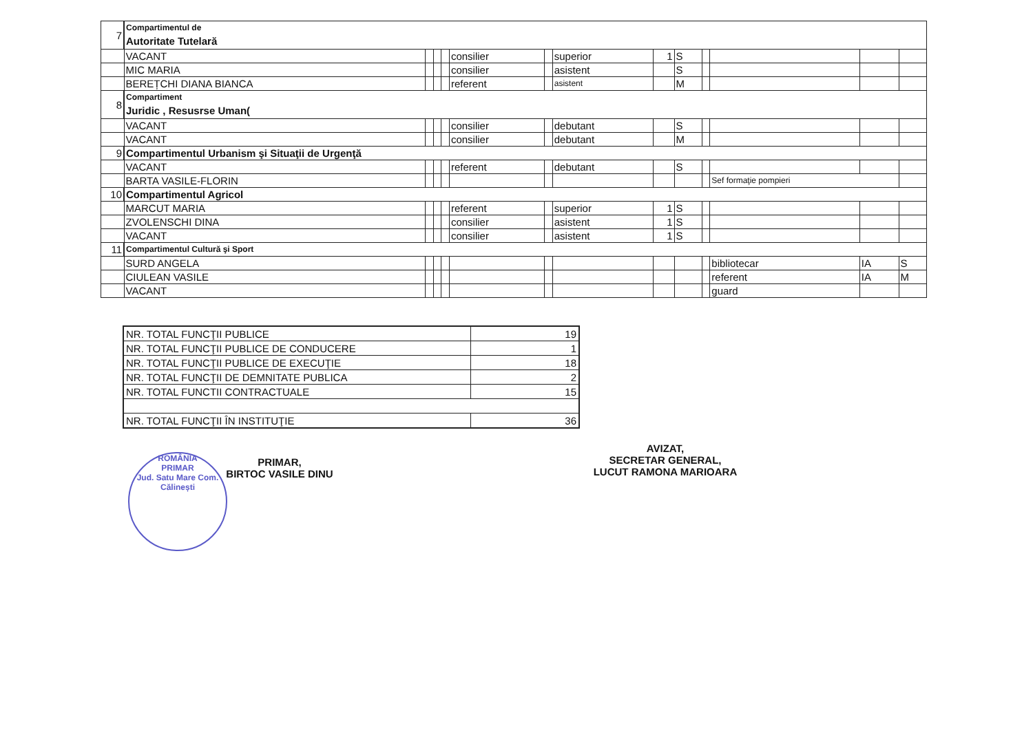| 7 | Compartimentul de Autoritate Tutelară | | | | | | | | | | | | |
| | VACANT | | | | consilier | | superior | 1 | S | | | | |
| | MIC MARIA | | | | consilier | | asistent | | S | | | | |
| | BEREȚCHI DIANA BIANCA | | | | referent | | asistent | | M | | | | |
| 8 | Compartiment Juridic , Resusrse Uman( | | | | | | | | | | | | |
| | VACANT | | | | consilier | | debutant | | S | | | | |
| | VACANT | | | | consilier | | debutant | | M | | | | |
| 9 | Compartimentul Urbanism şi Situaţii de Urgenţă | | | | | | | | | | | | |
| | VACANT | | | | referent | | debutant | | S | | | | |
| | BARTA VASILE-FLORIN | | | | | | | | | | Sef formaţie pompieri | | |
| 10 | Compartimentul Agricol | | | | | | | | | | | | |
| | MARCUT MARIA | | | | referent | | superior | 1 | S | | | | |
| | ZVOLENSCHI DINA | | | | consilier | | asistent | 1 | S | | | | |
| | VACANT | | | | consilier | | asistent | 1 | S | | | | |
| 11 | Compartimentul Cultură şi Sport | | | | | | | | | | | | |
| | SURD ANGELA | | | | | | | | | | bibliotecar | IA | S |
| | CIULEAN VASILE | | | | | | | | | | referent | IA | M |
| | VACANT | | | | | | | | | | guard | | |
| NR. TOTAL FUNCŢII PUBLICE | 19 |
| NR. TOTAL FUNCŢII PUBLICE DE CONDUCERE | 1 |
| NR. TOTAL FUNCŢII PUBLICE DE EXECUŢIE | 18 |
| NR. TOTAL FUNCŢII DE DEMNITATE PUBLICA | 2 |
| NR. TOTAL FUNCTII CONTRACTUALE | 15 |
| NR. TOTAL FUNCŢII ÎN INSTITUŢIE | 36 |
PRIMAR,
BIRTOC VASILE DINU
ROMÂNIA
PRIMAR
Jud. Satu Mare Com. Călinești
AVIZAT,
SECRETAR GENERAL,
LUCUT RAMONA MARIOARA